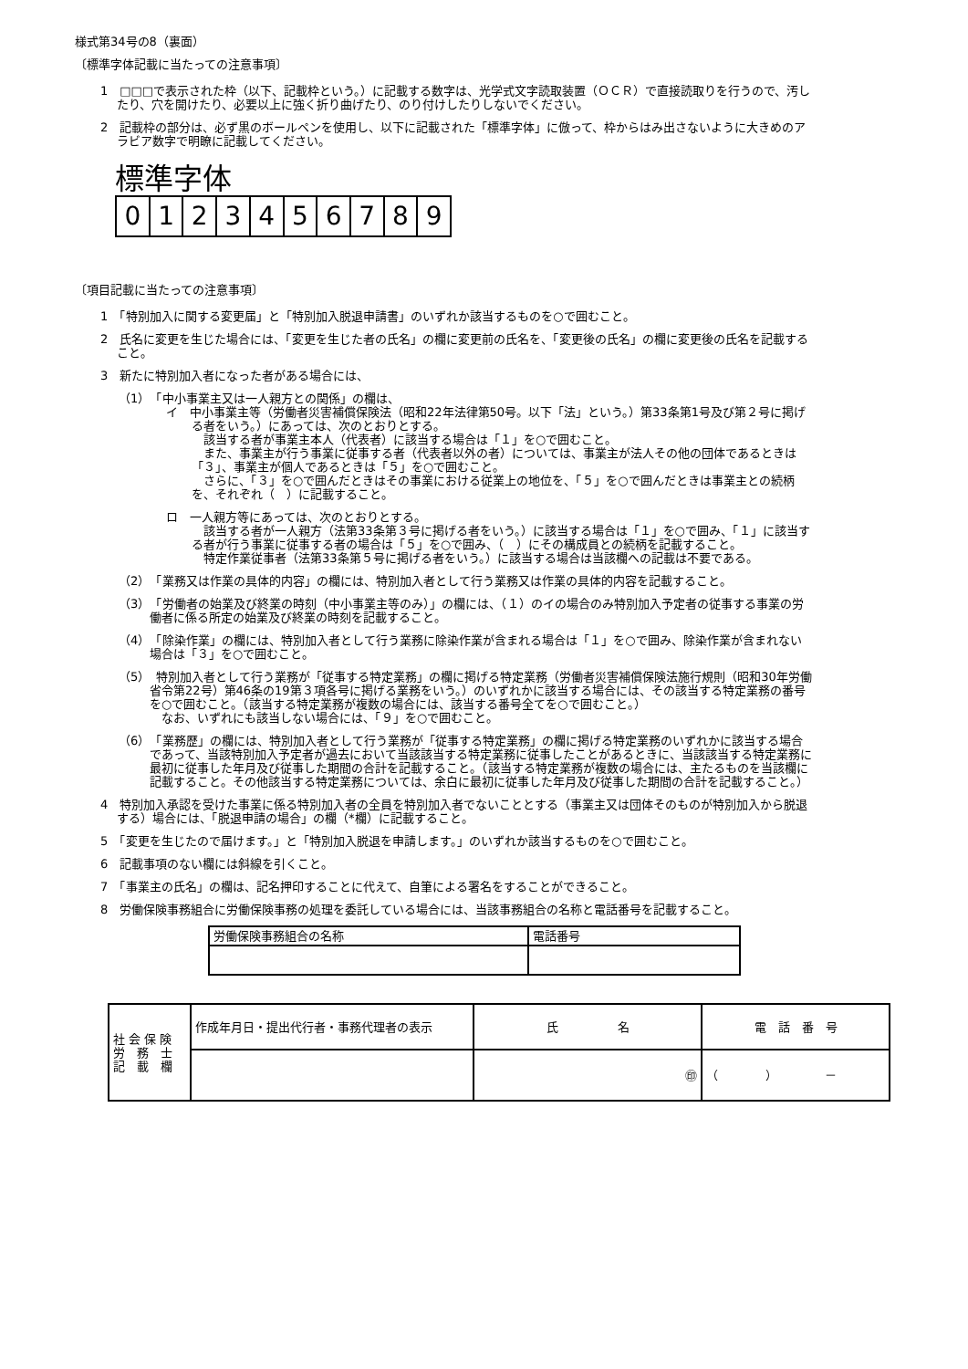様式第34号の8（裏面）
〔標準字体記載に当たっての注意事項〕
1　□□□で表示された枠（以下、記載枠という。）に記載する数字は、光学式文字読取装置（ＯＣＲ）で直接読取りを行うので、汚したり、穴を開けたり、必要以上に強く折り曲げたり、のり付けしたりしないでください。
2　記載枠の部分は、必ず黒のボールペンを使用し、以下に記載された「標準字体」に倣って、枠からはみ出さないように大きめのアラビア数字で明瞭に記載してください。
標準字体
0 1 2 3 4 5 6 7 8 9
〔項目記載に当たっての注意事項〕
1　「特別加入に関する変更届」と「特別加入脱退申請書」のいずれか該当するものを○で囲むこと。
2　氏名に変更を生じた場合には、「変更を生じた者の氏名」の欄に変更前の氏名を、「変更後の氏名」の欄に変更後の氏名を記載すること。
3　新たに特別加入者になった者がある場合には、
（1）　「中小事業主又は一人親方との関係」の欄は、
イ　中小事業主等（労働者災害補償保険法（昭和22年法律第50号。以下「法」という。）第33条第1号及び第２号に掲げる者をいう。）にあっては、次のとおりとする。
　該当する者が事業主本人（代表者）に該当する場合は「１」を○で囲むこと。
　また、事業主が行う事業に従事する者（代表者以外の者）については、事業主が法人その他の団体であるときは「３」、事業主が個人であるときは「５」を○で囲むこと。
　さらに、「３」を○で囲んだときはその事業における従業上の地位を、「５」を○で囲んだときは事業主との続柄を、それぞれ（　）に記載すること。
ロ　一人親方等にあっては、次のとおりとする。
　該当する者が一人親方（法第33条第３号に掲げる者をいう。）に該当する場合は「１」を○で囲み、「１」に該当する者が行う事業に従事する者の場合は「５」を○で囲み、（　）にその構成員との続柄を記載すること。
　特定作業従事者（法第33条第５号に掲げる者をいう。）に該当する場合は当該欄への記載は不要である。
（2）　「業務又は作業の具体的内容」の欄には、特別加入者として行う業務又は作業の具体的内容を記載すること。
（3）　「労働者の始業及び終業の時刻（中小事業主等のみ）」の欄には、（１）のイの場合のみ特別加入予定者の従事する事業の労働者に係る所定の始業及び終業の時刻を記載すること。
（4）　「除染作業」の欄には、特別加入者として行う業務に除染作業が含まれる場合は「１」を○で囲み、除染作業が含まれない場合は「３」を○で囲むこと。
（5）　特別加入者として行う業務が「従事する特定業務」の欄に掲げる特定業務（労働者災害補償保険法施行規則（昭和30年労働省令第22号）第46条の19第３項各号に掲げる業務をいう。）のいずれかに該当する場合には、その該当する特定業務の番号を○で囲むこと。（該当する特定業務が複数の場合には、該当する番号全てを○で囲むこと。）
　なお、いずれにも該当しない場合には、「９」を○で囲むこと。
（6）　「業務歴」の欄には、特別加入者として行う業務が「従事する特定業務」の欄に掲げる特定業務のいずれかに該当する場合であって、当該特別加入予定者が過去において当該該当する特定業務に従事したことがあるときに、当該該当する特定業務に最初に従事した年月及び従事した期間の合計を記載すること。（該当する特定業務が複数の場合には、主たるものを当該欄に記載すること。その他該当する特定業務については、余白に最初に従事した年月及び従事した期間の合計を記載すること。）
4　特別加入承認を受けた事業に係る特別加入者の全員を特別加入者でないこととする（事業主又は団体そのものが特別加入から脱退する）場合には、「脱退申請の場合」の欄（*欄）に記載すること。
5　「変更を生じたので届けます。」と「特別加入脱退を申請します。」のいずれか該当するものを○で囲むこと。
6　記載事項のない欄には斜線を引くこと。
7　「事業主の氏名」の欄は、記名押印することに代えて、自筆による署名をすることができること。
8　労働保険事務組合に労働保険事務の処理を委託している場合には、当該事務組合の名称と電話番号を記載すること。
| 労働保険事務組合の名称 | 電話番号 |
| 社 会 保 険 労 務 士 記 載 欄 | 作成年月日・提出代行者・事務代理者の表示 | 氏 名 | 電 話 番 号 |
| | | ㊞ | （ ） － |